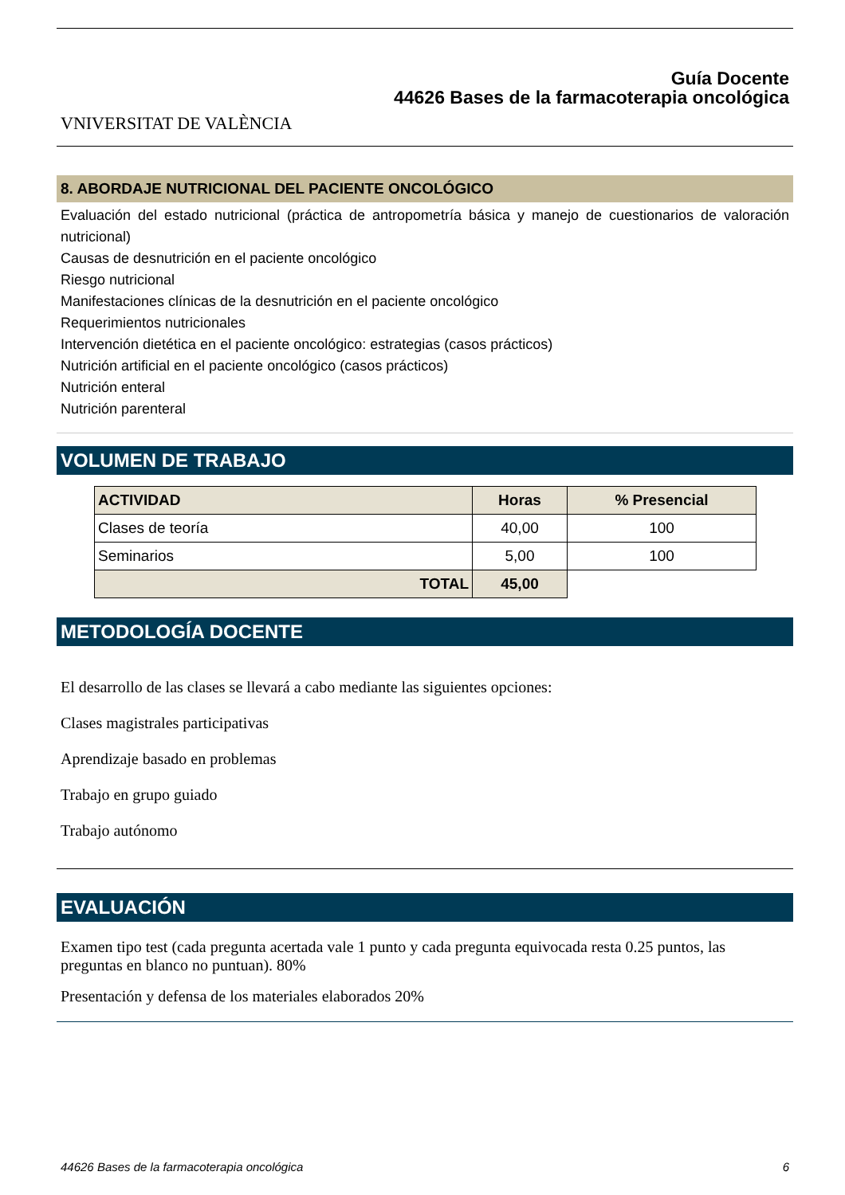VNIVERSITAT DE VALÈNCIA
Guía Docente
44626 Bases de la farmacoterapia oncológica
8. ABORDAJE NUTRICIONAL DEL PACIENTE ONCOLÓGICO
Evaluación del estado nutricional (práctica de antropometría básica y manejo de cuestionarios de valoración nutricional)
Causas de desnutrición en el paciente oncológico
Riesgo nutricional
Manifestaciones clínicas de la desnutrición en el paciente oncológico
Requerimientos nutricionales
Intervención dietética en el paciente oncológico: estrategias (casos prácticos)
Nutrición artificial en el paciente oncológico (casos prácticos)
Nutrición enteral
Nutrición parenteral
VOLUMEN DE TRABAJO
| ACTIVIDAD | Horas | % Presencial |
| --- | --- | --- |
| Clases de teoría | 40,00 | 100 |
| Seminarios | 5,00 | 100 |
| TOTAL | 45,00 | |
METODOLOGÍA DOCENTE
El desarrollo de las clases se llevará a cabo mediante las siguientes opciones:
Clases magistrales participativas
Aprendizaje basado en problemas
Trabajo en grupo guiado
Trabajo autónomo
EVALUACIÓN
Examen tipo test (cada pregunta acertada vale 1 punto y cada pregunta equivocada resta 0.25 puntos, las preguntas en blanco no puntuan). 80%
Presentación y defensa de los materiales elaborados 20%
44626 Bases de la farmacoterapia oncológica 6